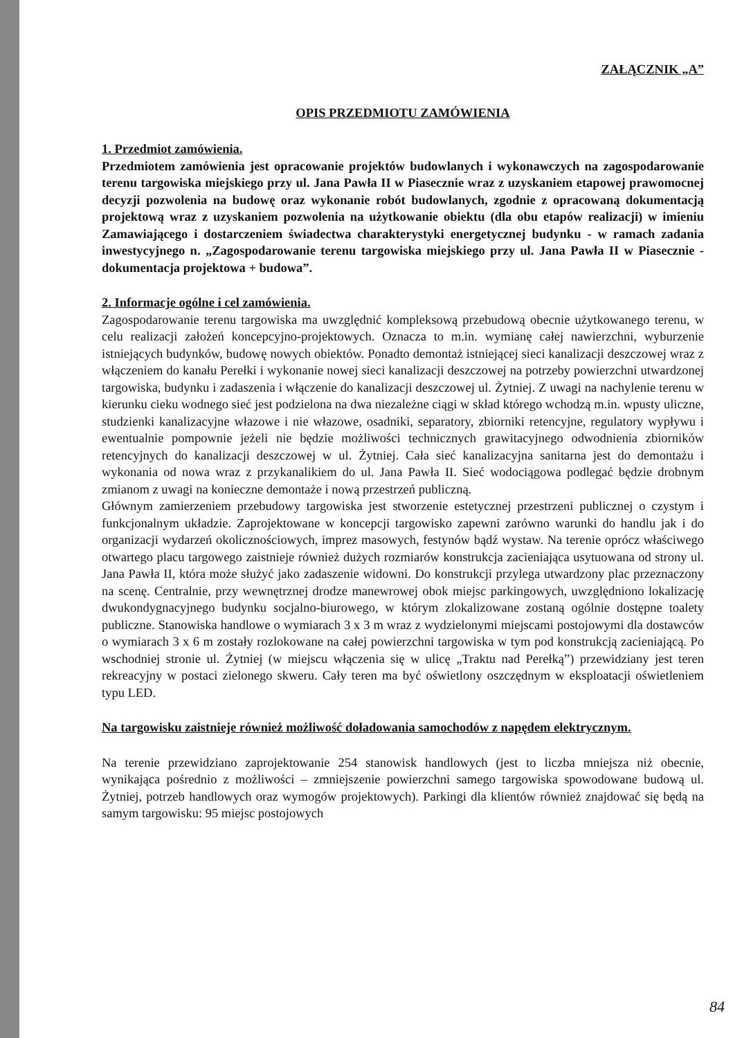ZAŁĄCZNIK „A”
OPIS PRZEDMIOTU ZAMÓWIENIA
1. Przedmiot zamówienia.
Przedmiotem zamówienia jest opracowanie projektów budowlanych i wykonawczych na zagospodarowanie terenu targowiska miejskiego przy ul. Jana Pawła II w Piasecznie wraz z uzyskaniem etapowej prawomocnej decyzji pozwolenia na budowę oraz wykonanie robót budowlanych, zgodnie z opracowaną dokumentacją projektową wraz z uzyskaniem pozwolenia na użytkowanie obiektu (dla obu etapów realizacji) w imieniu Zamawiającego i dostarczeniem świadectwa charakterystyki energetycznej budynku - w ramach zadania inwestycyjnego n. „Zagospodarowanie terenu targowiska miejskiego przy ul. Jana Pawła II w Piasecznie - dokumentacja projektowa + budowa”.
2. Informacje ogólne i cel zamówienia.
Zagospodarowanie terenu targowiska ma uwzględnić kompleksową przebudową obecnie użytkowanego terenu, w celu realizacji założeń koncepcyjno-projektowych. Oznacza to m.in. wymianę całej nawierzchni, wyburzenie istniejących budynków, budowę nowych obiektów. Ponadto demontaż istniejącej sieci kanalizacji deszczowej wraz z włączeniem do kanału Perełki i wykonanie nowej sieci kanalizacji deszczowej na potrzeby powierzchni utwardzonej targowiska, budynku i zadaszenia i włączenie do kanalizacji deszczowej ul. Żytniej. Z uwagi na nachylenie terenu w kierunku cieku wodnego sieć jest podzielona na dwa niezależne ciągi w skład którego wchodzą m.in. wpusty uliczne, studzienki kanalizacyjne włazowe i nie włazowe, osadniki, separatory, zbiorniki retencyjne, regulatory wypływu i ewentualnie pompownie jeżeli nie będzie możliwości technicznych grawitacyjnego odwodnienia zbiorników retencyjnych do kanalizacji deszczowej w ul. Żytniej. Cała sieć kanalizacyjna sanitarna jest do demontażu i wykonania od nowa wraz z przykanalikiem do ul. Jana Pawła II. Sieć wodociągowa podlegać będzie drobnym zmianom z uwagi na konieczne demontaże i nową przestrzeń publiczną.
Głównym zamierzeniem przebudowy targowiska jest stworzenie estetycznej przestrzeni publicznej o czystym i funkcjonalnym układzie. Zaprojektowane w koncepcji targowisko zapewni zarówno warunki do handlu jak i do organizacji wydarzeń okolicznościowych, imprez masowych, festynów bądź wystaw. Na terenie oprócz właściwego otwartego placu targowego zaistnieje również dużych rozmiarów konstrukcja zacieniająca usytuowana od strony ul. Jana Pawła II, która może służyć jako zadaszenie widowni. Do konstrukcji przylega utwardzony plac przeznaczony na scenę. Centralnie, przy wewnętrznej drodze manewrowej obok miejsc parkingowych, uwzględniono lokalizację dwukondygnacyjnego budynku socjalno-biurowego, w którym zlokalizowane zostaną ogólnie dostępne toalety publiczne. Stanowiska handlowe o wymiarach 3 x 3 m wraz z wydzielonymi miejscami postojowymi dla dostawców o wymiarach 3 x 6 m zostały rozlokowane na całej powierzchni targowiska w tym pod konstrukcją zacieniającą. Po wschodniej stronie ul. Żytniej (w miejscu włączenia się w ulicę „Traktu nad Perełką”) przewidziany jest teren rekreacyjny w postaci zielonego skweru. Cały teren ma być oświetlony oszczędnym w eksploatacji oświetleniem typu LED.
Na targowisku zaistnieje również możliwość doładowania samochodów z napędem elektrycznym.
Na terenie przewidziano zaprojektowanie 254 stanowisk handlowych (jest to liczba mniejsza niż obecnie, wynikająca pośrednio z możliwości – zmniejszenie powierzchni samego targowiska spowodowane budową ul. Żytniej, potrzeb handlowych oraz wymogów projektowych). Parkingi dla klientów również znajdować się będą na samym targowisku: 95 miejsc postojowych
84